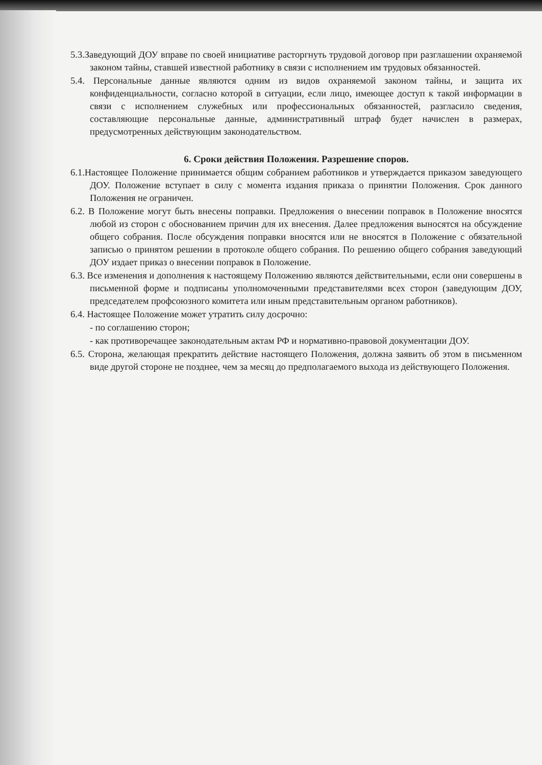5.3.Заведующий ДОУ вправе по своей инициативе расторгнуть трудовой договор при разглашении охраняемой законом тайны, ставшей известной работнику в связи с исполнением им трудовых обязанностей.
5.4. Персональные данные являются одним из видов охраняемой законом тайны, и защита их конфиденциальности, согласно которой в ситуации, если лицо, имеющее доступ к такой информации в связи с исполнением служебных или профессиональных обязанностей, разгласило сведения, составляющие персональные данные, административный штраф будет начислен в размерах, предусмотренных действующим законодательством.
6. Сроки действия Положения. Разрешение споров.
6.1.Настоящее Положение принимается общим собранием работников и утверждается приказом заведующего ДОУ. Положение вступает в силу с момента издания приказа о принятии Положения. Срок данного Положения не ограничен.
6.2. В Положение могут быть внесены поправки. Предложения о внесении поправок в Положение вносятся любой из сторон с обоснованием причин для их внесения. Далее предложения выносятся на обсуждение общего собрания. После обсуждения поправки вносятся или не вносятся в Положение с обязательной записью о принятом решении в протоколе общего собрания. По решению общего собрания заведующий ДОУ издает приказ о внесении поправок в Положение.
6.3. Все изменения и дополнения к настоящему Положению являются действительными, если они совершены в письменной форме и подписаны уполномоченными представителями всех сторон (заведующим ДОУ, председателем профсоюзного комитета или иным представительным органом работников).
6.4. Настоящее Положение может утратить силу досрочно:
- по соглашению сторон;
- как противоречащее законодательным актам РФ и нормативно-правовой документации ДОУ.
6.5. Сторона, желающая прекратить действие настоящего Положения, должна заявить об этом в письменном виде другой стороне не позднее, чем за месяц до предполагаемого выхода из действующего Положения.